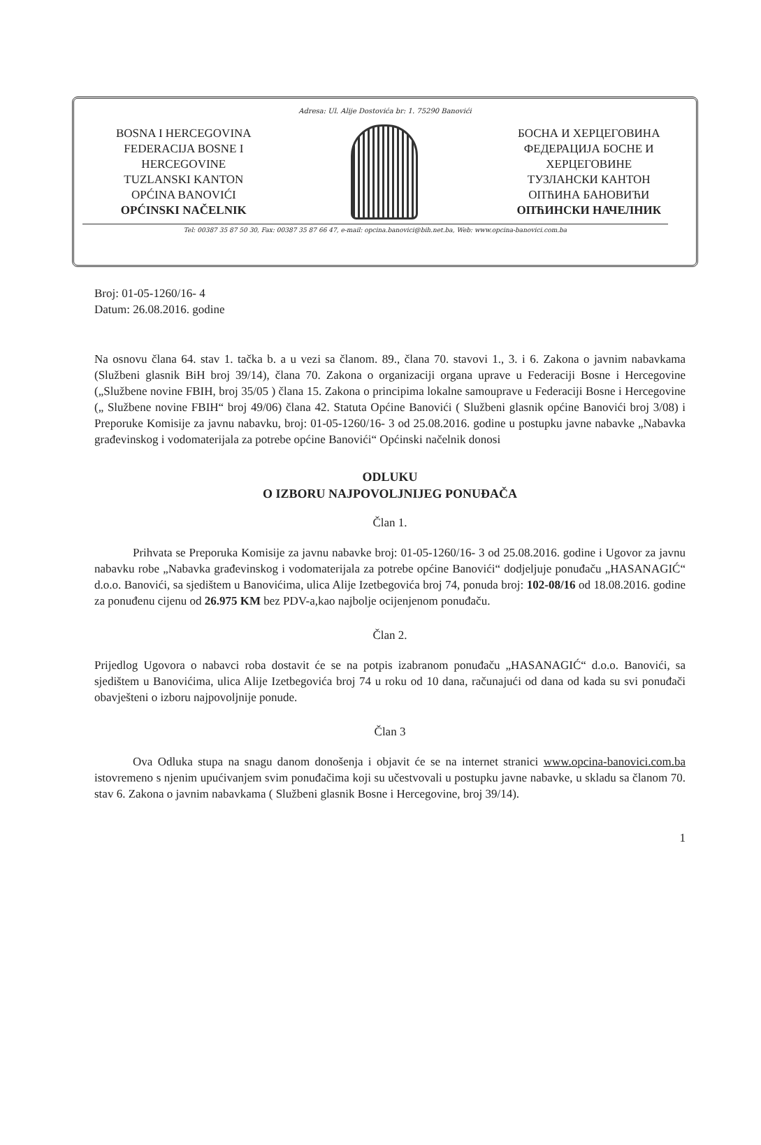Adresa: Ul. Alije Dostovića br: 1. 75290 Banovići
BOSNA I HERCEGOVINA
FEDERACIJA BOSNE I
HERCEGOVINE
TUZLANSKI KANTON
OPĆINA BANOVIĆI
OPĆINSKI NAČELNIK
БОСНА И ХЕРЦЕГОВИНА
ФЕДЕРАЦИЈА БОСНЕ И
ХЕРЦЕГОВИНЕ
ТУЗЛАНСКИ КАНТОН
ОПЋИНА БАНОВИЋИ
ОПЋИНСКИ НАЧЕЛНИК
Tel: 00387 35 87 50 30, Fax: 00387 35 87 66 47, e-mail: opcina.banovici@bih.net.ba, Web: www.opcina-banovici.com.ba
Broj: 01-05-1260/16- 4
Datum: 26.08.2016. godine
Na osnovu člana 64. stav 1. tačka b. a u vezi sa članom. 89., člana 70. stavovi 1., 3. i 6. Zakona o javnim nabavkama (Službeni glasnik BiH broj 39/14), člana 70. Zakona o organizaciji organa uprave u Federaciji Bosne i Hercegovine („Službene novine FBIH, broj 35/05 ) člana 15. Zakona o principima lokalne samouprave u Federaciji Bosne i Hercegovine („ Službene novine FBIH“ broj 49/06) člana 42. Statuta Općine Banovići ( Službeni glasnik općine Banovići broj 3/08) i Preporuke Komisije za javnu nabavku, broj: 01-05-1260/16- 3 od 25.08.2016. godine u postupku javne nabavke „Nabavka građevinskog i vodomaterijala za potrebe općine Banovići“ Općinski načelnik donosi
ODLUKU
O IZBORU NAJPOVOLJNIJEG PONUĐAČA
Član 1.
Prihvata se Preporuka Komisije za javnu nabavke broj: 01-05-1260/16- 3 od 25.08.2016. godine i Ugovor za javnu nabavku robe „Nabavka građevinskog i vodomaterijala za potrebe općine Banovići“ dodjeljuje ponuđaču „HASANAGIĆ“ d.o.o. Banovići, sa sjedištem u Banovićima, ulica Alije Izetbegovića broj 74, ponuda broj: 102-08/16 od 18.08.2016. godine za ponuđenu cijenu od 26.975 KM bez PDV-a,kao najbolje ocijenjenom ponuđaču.
Član 2.
Prijedlog Ugovora o nabavci roba dostavit će se na potpis izabranom ponuđaču „HASANAGIĆ“ d.o.o. Banovići, sa sjedištem u Banovićima, ulica Alije Izetbegovića broj 74 u roku od 10 dana, računajući od dana od kada su svi ponuđači obavješteni o izboru najpovoljnije ponude.
Član 3
Ova Odluka stupa na snagu danom donošenja i objavit će se na internet stranici www.opcina-banovici.com.ba istovremeno s njenim upućivanjem svim ponuđačima koji su učestvovali u postupku javne nabavke, u skladu sa članom 70. stav 6. Zakona o javnim nabavkama ( Službeni glasnik Bosne i Hercegovine, broj 39/14).
1